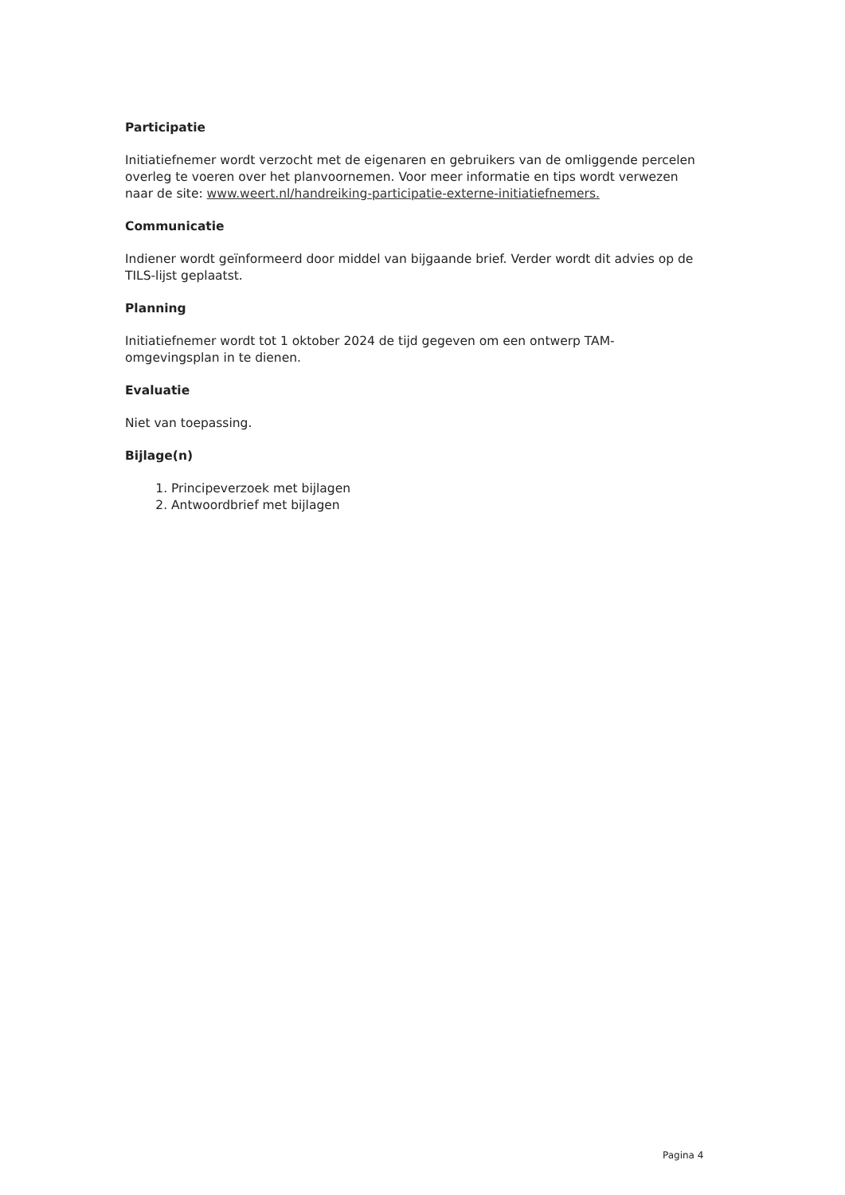Participatie
Initiatiefnemer wordt verzocht met de eigenaren en gebruikers van de omliggende percelen overleg te voeren over het planvoornemen. Voor meer informatie en tips wordt verwezen naar de site: www.weert.nl/handreiking-participatie-externe-initiatiefnemers.
Communicatie
Indiener wordt geïnformeerd door middel van bijgaande brief. Verder wordt dit advies op de TILS-lijst geplaatst.
Planning
Initiatiefnemer wordt tot 1 oktober 2024 de tijd gegeven om een ontwerp TAM-omgevingsplan in te dienen.
Evaluatie
Niet van toepassing.
Bijlage(n)
1. Principeverzoek met bijlagen
2. Antwoordbrief met bijlagen
Pagina 4